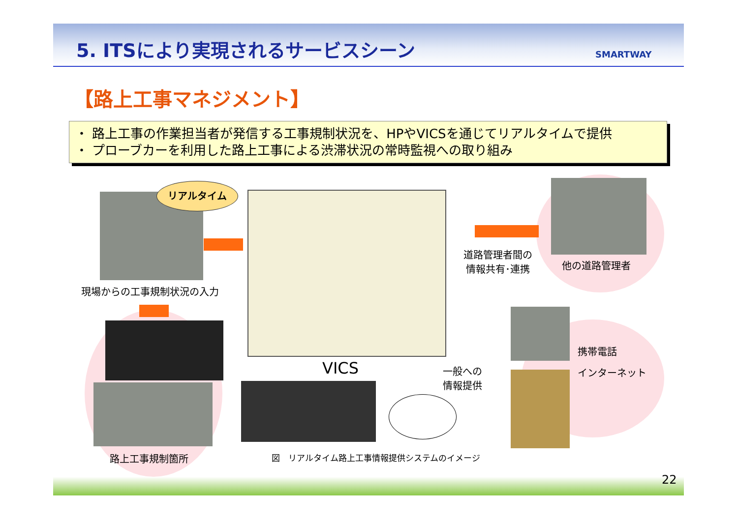5. ITSにより実現されるサービスシーン
SMARTWAY
【路上工事マネジメント】
・ 路上工事の作業担当者が発信する工事規制状況を、HPやVICSを通じてリアルタイムで提供
・ プローブカーを利用した路上工事による渋滞状況の常時監視への取り組み
リアルタイム
現場からの工事規制状況の入力
路上工事規制箇所
VICS
図　リアルタイム路上工事情報提供システムのイメージ
道路管理者間の
情報共有･連携
他の道路管理者
一般への
情報提供
携帯電話
インターネット
22